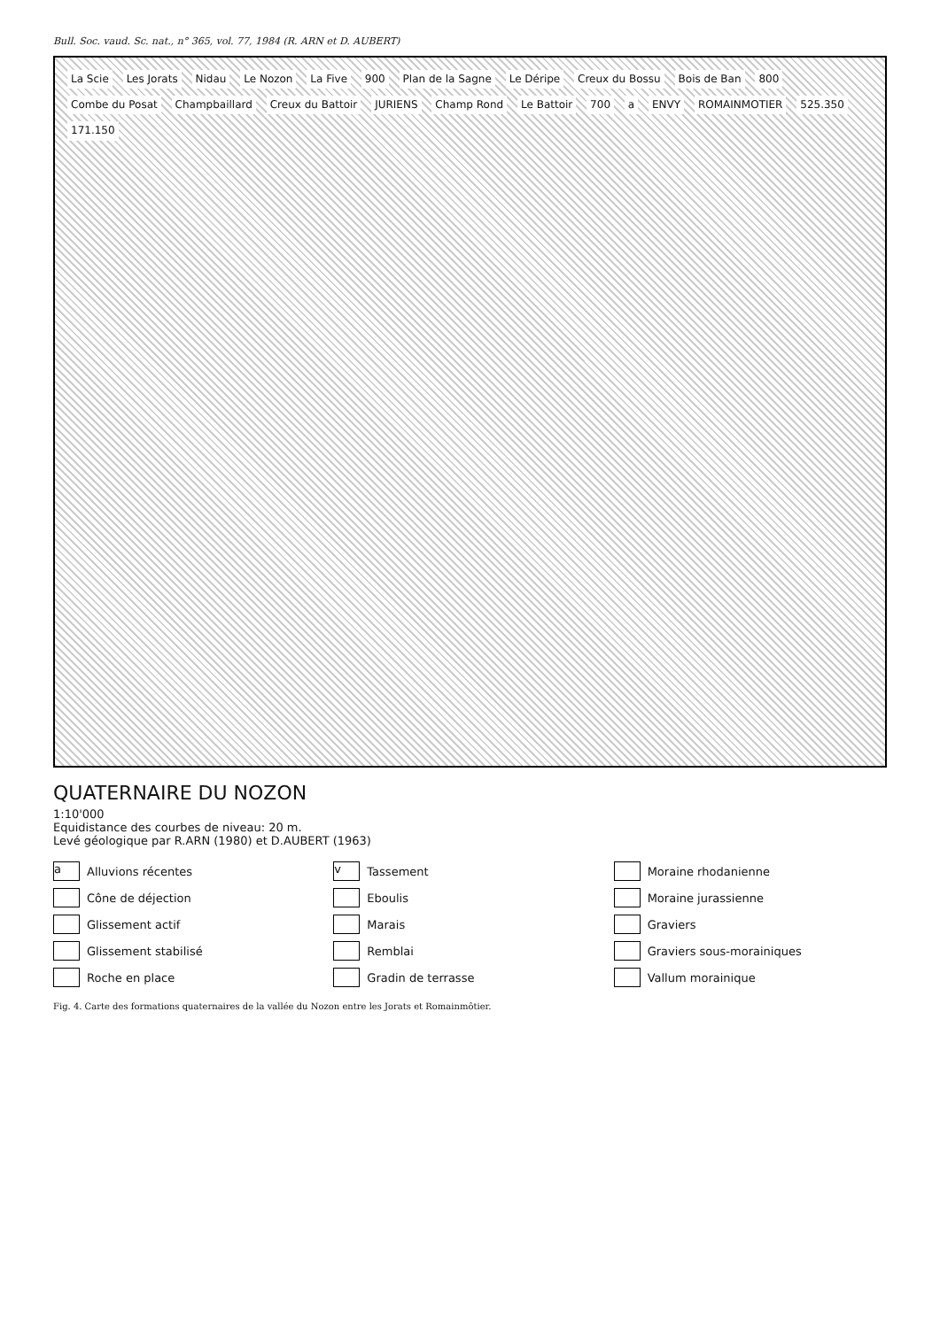Bull. Soc. vaud. Sc. nat., n° 365, vol. 77, 1984 (R. ARN et D. AUBERT)
La Scie Les Jorats Nidau Le Nozon La Five 900 Plan de la Sagne Le Déripe Creux du Bossu Bois de Ban 800 Combe du Posat Champbaillard Creux du Battoir JURIENS Champ Rond Le Battoir 700 a ENVY ROMAINMOTIER 525.350 171.150
QUATERNAIRE DU NOZON
1:10'000
Equidistance des courbes de niveau: 20 m.
Levé géologique par R.ARN (1980) et D.AUBERT (1963)
a Alluvions récentes
v Tassement
Moraine rhodanienne
Cône de déjection
Eboulis
Moraine jurassienne
Glissement actif
Marais
Graviers
Glissement stabilisé
Remblai
Graviers sous-morainiques
Roche en place
Gradin de terrasse
Vallum morainique
Fig. 4. Carte des formations quaternaires de la vallée du Nozon entre les Jorats et Romainmôtier.